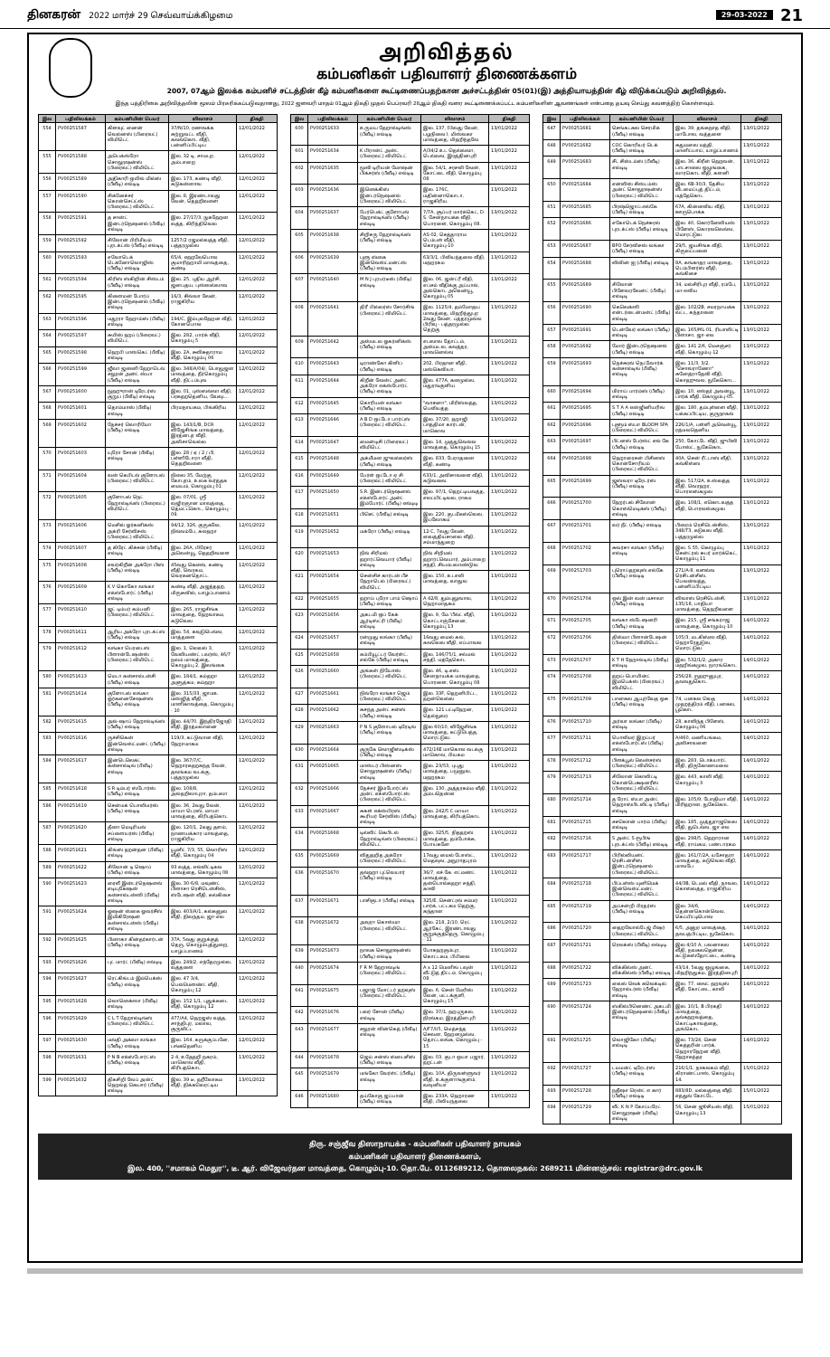தினகரன் 2022 மார்ச் 29 செவ்வாய்க்கிழமை
29-03-2022 21
அறிவித்தல்
கம்பனிகள் பதிவாளர் திணைக்களம்
2007, 07ஆம் இலக்க கம்பனிச் சட்டத்தின் கீழ் கம்பனிகளை கூட்டிணைப்பதற்கான அச்சட்டத்தின் 05(01)(இ) அத்தியாயத்தின் கீழ் விடுக்கப்படும் அறிவித்தல்.
இந்த பத்திரிகை அறிவித்தலின் மூலம் பிரசுரிக்கப்படுவதானது, 2022 ஜனவரி மாதம் 01ஆம் திகதி முதல் பெப்ரவரி 28ஆம் திகதி வரை கூட்டிணைக்கப்பட்ட கம்பனிகளின் ஆவணங்கள் என்பதை தயவு செய்து கவனத்திற் கொள்ளவும்.
| இல | பதிவிலக்கம் | கம்பனியின் பெயர் | விலாசம் | திகதி |
| --- | --- | --- | --- | --- |
| 554 | PV00251587 | கிளவுட் னைன் வெல்னஸ் (பிரைவட்) லிமிடெட் | 37/N/10, ரணவக்க சுற்றுவட்ட வீதி, கலல்கொட வீதி, பன்னிப்பிட்டிய | 12/01/2022 |
| 555 | PV00251588 | அபெக்ஸ்ரோ சொலூஷன்ஸ் (பிரைவட்) லிமிடெட் | இல. 32 டி, சாமபுர, அம்பாறை | 12/01/2022 |
| 556 | PV00251589 | அதிகாரி ஒயில் மில்ஸ் (பீவீடி) எல்டிடி | இல. 173, கண்டி வீதி, கடுகன்னாவ | 12/01/2022 |
| 557 | PV00251590 | சிக்னேச்சர் கொன்செப்ட்ஸ் (பிரைவட்) லிமிடெட் | இல. 8, இரண்டாவது லேன், தெஹிவளை | 12/01/2022 |
| 558 | PV00251591 | த சான்ட் இன்டர்நெஷனல் (பீவீடி) எல்டிடி | இல. 27/17/3, நுகஹேன வத்த, கிரிந்திவெல | 12/01/2022 |
| 559 | PV00251592 | சிலோன் பிரிமியம் புரடக்ட்ஸ் (பீவீடி) எல்டிடி | 1257/2 ரஜமல்வத்த வீதி, பத்தரமுல்ல | 12/01/2022 |
| 560 | PV00251593 | எவோடெக் டெக்னோலொஜிஸ் (பீவீடி) எல்டிடி | 65/4, எஹலேபொல குமாரிஹாமி மாவத்தை, கண்டி | 12/01/2022 |
| 561 | PV00251594 | கிரிஸ் ஸ்கிறின் சிஸ்டம் (பீவீடி) எல்டிடி | இல. 25, புதிய ஆர்சி, ஜனபதய, புஸ்ஸல்லாவ | 12/01/2022 |
| 562 | PV00251595 | கிளைமன் போர்ப் இன்டர்நெஷனல் (பீவீடி) எல்டிடி | 16/3, சில்வா லேன், ராஜகிரிய | 12/01/2022 |
| 563 | PV00251596 | மதூரா ஹோம்ஸ் (பீவீடி) எல்டிடி | 194/C, இம்புலஹேன வீதி, கோனபொல | 12/01/2022 |
| 564 | PV00251597 | சுயிஸ் ஹப் (பிரைவட்) லிமிடெட் | இல. 282, பார்க் வீதி, கொழும்பு 5 | 12/01/2022 |
| 565 | PV00251598 | ஹெபி பாஸ்கெட் (பீவீடி) எல்டிடி | இல. 2A, சுவிசுதாராம வீதி, கொழும்பு 06 | 12/01/2022 |
| 566 | PV00251599 | ஜீவா ஜனனி ஹோடெல் சலூன் அன்ட் ஸ்பா (பீவீடி) எல்டிடி | இல. 348/A/04/, பொதுஜன மாவத்தை, நீர்கொழும்பு வீதி, நிட்டம்புவ | 12/01/2022 |
| 567 | PV00251600 | நுஹுரான் டிரேடர்ஸ் குறுப் (பீவீடி) எல்டிடி | இல. 01, புஸ்ஸல்லா வீதி, பரகஹதெனிய, வேவுட.. | 12/01/2022 |
| 568 | PV00251601 | தொம்மாஸ் (பீவீடி) எல்டிடி | பிரமநாயகம, பிங்கிரிய | 12/01/2022 |
| 569 | PV00251602 | நேச்சர் வொரியோ (பீவீடி) எல்டிடி | இல. 143/1/B, DCR விஜேசிங்க மாவத்தை, இரத்னபுர வீதி, அவிசாவெல்ல | 12/01/2022 |
| 570 | PV00251603 | யுரோ சோன் (பீவீடி) எல்டிடி | இல. 28 / ஏ / 2 / பி, பள்ளிடோரா வீதி, தெஹிவளை | 12/01/2022 |
| 571 | PV00251604 | வன் கெபிடல் குளோபல் (பிரைவட்) லிமிடெட் | நிலை 35, மேற்கு கோபுரம், உலக வர்த்தக மையம், கொழும்பு 01 | 12/01/2022 |
| 572 | PV00251605 | குளோபல் நெட் ஹோல்டிங்ஸ் (பிரைவட்) லிமிடெட் | இல. 07/01, ஸ்ரீ வஜிரஞான மாவத்தை, தெமட்டகொட, கொழும்பு - 09. | 12/01/2022 |
| 573 | PV00251606 | மெசிவ் ஓர்கனிக்ஸ் அக்ரி சேர்விசஸ் (பிரைவட்) லிமிடெட் | 94/12, 326, குருகலே, நில்லம்பே, கலஹா | 12/01/2022 |
| 574 | PV00251607 | த கிரேட் கிச்சன் (பீவீடி) எல்டிடி | இல. 26A, பிரேசர் அவென்யூ, தெஹிவளை | 12/01/2022 |
| 575 | PV00251608 | எவர்கிறீன் அக்ரோ பிஸ் (பீவீடி) எல்டிடி | 45வது கெனல், கண்டி வீதி, வெரகம, வெரகனதொட்ட | 12/01/2022 |
| 576 | PV00251609 | K V கொகோ லங்கா எக்ஸ்போர்ட் (பீவீடி) எல்டிடி | கண்டி வீதி, அஜத்தஹ, மிருசுவில், யாழ்ப்பாணம் | 12/01/2022 |
| 577 | PV00251610 | ஜட் டிம்பர் கம்பனி (பிரைவட்) லிமிடெட் | இல. 265, ராஜசிங்க மாவத்தை, ஹேவாகம, கடுவெல | 12/01/2022 |
| 578 | PV00251611 | ஆரிய அக்ரோ புரடக்ட்ஸ் (பீவீடி) எல்டிடி | இல. 54, கவுடுபெல்ல, மாத்தளை | 12/01/2022 |
| 579 | PV00251612 | லங்கா பெரடைஸ் பிளான்டேஷன்ஸ் (பிரைவட்) லிமிடெட் | இல. 1, லெவல் 3, வேவியண்ட் டவர்ஸ், 46/7 நவம் மாவத்தை, கொழும்பு 2, இலங்கை | 12/01/2022 |
| 580 | PV00251613 | மெடா கன்சால்டன்சி (பீவீடி) எல்டிடி | இல. 184/1, கம்ஹா அளுத்கம, கம்ஹா | 12/01/2022 |
| 581 | PV00251614 | குளோபல் லங்கா ஓர்கனைசேஷன்ஸ் (பீவீடி) எல்டிடி | இல. 315/33, ஜாமஉ மஸ்ஜித் வீதி, மாளிகாவத்தை, கொழும்பு - 10 | 12/01/2022 |
| 582 | PV00251615 | அல்-ஷாப் ஹோல்டிங்ஸ் (பீவீடி) எல்டிடி | இல. 44/70, இந்திரஜோதி வீதி, இரத்மலானை | 12/01/2022 |
| 583 | PV00251616 | ருச்சிகென் இன்வெஸ்ட்மன்ட் (பீவீடி) எல்டிடி | 119/3, கட்டுவான வீதி, ஹோமாகம | 12/01/2022 |
| 584 | PV00251617 | இன்டெலெக்ட் கன்சால்டிங் (பீவீடி) எல்டிடி | இல. 367/7/C, ஹொரகஹகந்த லேன், தலங்கம வடக்கு, பத்தரமுல்ல | 12/01/2022 |
| 585 | PV00251618 | S R டிம்பர் ஸ்டோர்ஸ் (பீவீடி) எல்டிடி | இல. 108/8, அல்ஹிலாபுரா, தம்பலா | 12/01/2022 |
| 586 | PV00251619 | சென்மக் பொலிமர்ஸ் (பீவீடி) எல்டிடி | இல. 36, 2வது லேன், மாயா டெரஸ், மாயா மாவத்தை, கிரிபத்கொட | 12/01/2022 |
| 587 | PV00251620 | தீனா மெடிரியல் சப்ளையர்ஸ் (பீவீடி) எல்டிடி | இல. 120/1, 2வது தளம், நாணயக்கார மாவத்தை, ராஜகிரிய | 12/01/2022 |
| 588 | PV00251621 | கிங்ஸ் ஹன்தன (பீவீடி) எல்டிடி | யூனிட் 7/3, 55, லொரிஸ் வீதி, கொழும்பு 04 | 12/01/2022 |
| 589 | PV00251622 | சிலோன் டி ஷொப் (பீவீடி) எல்டிடி | 93 வத்த, எல்விட்டிகல மாவத்தை, கொழும்பு 08 | 12/01/2022 |
| 590 | PV00251623 | ரைலீ இன்டர்நெஷனல் எடியுகேஷன் கன்சால்டன்ஸி (பீவீடி) எல்டிடி | இல. 30-6/8, மவுண்ட் பிளாசா ரெசிடென்சிஸ், ஸ்டேஷன் வீதி, கல்கிசை | 12/01/2022 |
| 591 | PV00251624 | ஓஷன் ஸ்கை ஓவர்சீஸ் இமிகிரேஷன் கன்சால்டன்ஸ் (பீவீடி) எல்டிடி | இல. 403/A/1, கல்கனுவ வீதி, நிவந்தம, ஜா-எல | 12/01/2022 |
| 592 | PV00251625 | பினாகா கின்தர்கார்டன் (பீவீடி) எல்டிடி | 37A, 5வது குறுக்குத் தெரு, கொழும்புத்துறை, யாழ்ப்பாணம் | 12/01/2022 |
| 593 | PV00251626 | புட் மார்ட் (பீவீடி) எல்டிடி | இல. 249/2, எந்தேரமுல்ல, வத்தளை | 12/01/2022 |
| 594 | PV00251627 | ரெட்கிங்டம் இம்பெக்ஸ் (பீவீடி) எல்டிடி | இல. 47 3/4, பெல்மௌண்ட் வீதி, கொழும்பு 12 | 12/01/2022 |
| 595 | PV00251628 | லொனெக்ஸா (பீவீடி) எல்டிடி | இல. 152 1/1, புதுக்கடை வீதி, கொழும்பு 12 | 12/01/2022 |
| 596 | PV00251629 | C L T ஹோல்டிங்ஸ் (பிரைவட்) லிமிடெட் | 477/A4, ஹெஜஸ் வத்த, சாந்திபுர, மலாவ, குருவிட்ட | 12/01/2022 |
| 597 | PV00251630 | மல்தி அக்வா லங்கா (பீவீடி) எல்டிடி | இல. 164, கருக்குப்பனே, பங்கதெனிய | 12/01/2022 |
| 598 | PV00251631 | P N B எக்ஸ்போர்ட்ஸ் (பீவீடி) எல்டிடி | 2-4, உதேஹி நகரம், மாகொல வீதி, கிரிபத்கொட | 13/01/2022 |
| 599 | PV00251632 | திகசிறி லேப் அன்ட் ஹெல்த் கெயார் (பீவீடி) எல்டிடி | இல. 39 டீ, ஹீலோகம வீதி, நிக்கவெரட்டிய | 13/01/2022 |
| இல | பதிவிலக்கம் | கம்பனியின் பெயர் | விலாசம் | திகதி |
| --- | --- | --- | --- | --- |
| 600 | PV00251633 | உருமய ஹோல்டிங்ஸ் (பீவீடி) எல்டிடி | இல. 137, 03வது லேன், பழநிலை I, மிஸ்லகா மாவத்தை, மிஹிந்தலே | 13/01/2022 |
| 601 | PV00251634 | K பிரான்ட் அன்ட் (பிரைவட்) லிமிடெட் | A/34/2 உட தெல்வலா, டெல்வல, இரத்தினபுரி | 13/01/2022 |
| 602 | PV00251635 | மூலி டிரியன் மோஷன் பிக்சர்ஸ் (பீவீடி) எல்டிடி | இல. 54/1, சரசவி லேன், கோட்டை வீதி, கொழும்பு 08 | 13/01/2022 |
| 603 | PV00251636 | இனெக்கிஸ் இன்டர்நெஷனல் (பிரைவட்) லிமிடெட் | இல. 176C, மதின்னாகொடா, ராஜகிரிய. | 13/01/2022 |
| 604 | PV00251637 | பேர்பெக்ட் குளோபல் ஹோல்டிங்ஸ் (பீவீடி) எல்டிடி | 7/7A, சூப்பர் மார்க்கெட், D. S. சேனநாயக்க வீதி, பொரளை, கொழும்பு 08. | 13/01/2022 |
| 605 | PV00251638 | சிறிசரு ஹோல்டிங்ஸ் (பீவீடி) எல்டிடி | AS-02, செத்தாராம டெம்பள் வீதி, கொழும்பு-10 | 13/01/2022 |
| 606 | PV00251639 | புளு ஸ்கை இன்வெஸ்ட்மன்ட்ஸ் (பீவீடி) எல்டிடி | 63/3/1, பிலியந்தலை வீதி, மஹரகம | 13/01/2022 |
| 607 | PV00251640 | M N J புரபர்டீஸ் (பீவீடி) எல்டிடி | இல. 06, ஜன்ட்ரீ வீதி, எப்சம் வீதிக்கு அப்பால், அல்கொட அவென்யூ, கொழும்பு 05 | 13/01/2022 |
| 608 | PV00251641 | திரீ பில்லர்ஸ் சோர்சிங் (பிரைவட்) லிமிடெட் | இல. 1125/4, தம்மோதய மாவத்தை, மிஹிந்துபுர 2வது லேன், பத்தரமுல்ல பிரிவு - பத்தரமுல்ல தெற்கு | 13/01/2022 |
| 609 | PV00251642 | அஸ்மடல ஓகர்னிக்ஸ் (பீவீடி) எல்டிடி | எபலாவ தோட்டம், அஸ்மடல, கலத்தர, மாவனெல்ல | 13/01/2022 |
| 610 | PV00251643 | டிராண்கோ கிளிப் (பீவீடி) எல்டிடி | 202, பிரதான வீதி, மஸ்கெலியா. | 13/01/2022 |
| 611 | PV00251644 | கிறீன் லேன்ட் அன்ட் அக்ரோ எக்ஸ்போர்ட் (பீவீடி) எல்டிடி | இல. 477A, கனமுல்ல, மதுரங்குளிய | 13/01/2022 |
| 612 | PV00251645 | கொரியன் லங்கா (பீவீடி) எல்டிடி | "வாசனா", மிரிஸ்வத்த, பெலியத்த | 13/01/2022 |
| 613 | PV00251646 | A B D ஒட்டோ பார்ட்ஸ் (பிரைவட்) லிமிடெட் | இல. 37/20, ஹாஜி பாத்திமா கார்டன், மாகொல | 13/01/2022 |
| 614 | PV00251647 | மைன்டிசி (பிரைவட்) லிமிடெட் | இல. 14, முத்துவெல்ல மாவத்தை, கொழும்பு 15 | 13/01/2022 |
| 615 | PV00251648 | அக்மீமன ஜுவல்லர்ஸ் (பீவீடி) எல்டிடி | இல. 833, பேராதனை வீதி, கண்டி | 13/01/2022 |
| 616 | PV00251649 | பேர்ள் ஒட்டோ ஏ சி (பிரைவட்) லிமிடெட் | 633/1, அவிசாவளை வீதி, கடுவலை. | 13/01/2022 |
| 617 | PV00251650 | S.R. இன்டர்நெஷனல் எக்ஸ்போர்ட் அன்ட் இம்போர்ட் (பீவீடி) எல்டிடி | இல. 97/1, ஹெட்டியவத்த, எலப்பிட்டிவல, ராகம | 13/01/2022 |
| 618 | PV00251651 | பிசெட் (பீவீடி) எல்டிடி | இல. 220, குடமீகஸ்வெவ, இபலோகம | 13/01/2022 |
| 619 | PV00251652 | மக்ரோ (பீவீடி) எல்டிடி | 12-C, 7வது லேன், வைத்தியசாலை வீதி, சம்மாந்துறை | 13/01/2022 |
| 620 | PV00251653 | நிவ் சிரிமல் ஹார்ட்வெயார் (பீவீடி) எல்டிடி | நிவ் சிறிமல் ஹார்ட்வெயார், அம்பாறை சந்தி, சியம்பலாண்டுவ | 13/01/2022 |
| 621 | PV00251654 | சென்சிச் கார்டன் பீச் ஹோடெல் (பிரைவட்) லிமிடெட் | இல. 150, உபாலி மாவத்தை, வாதுவ | 13/01/2022 |
| 622 | PV00251655 | ஹாய் புரோ பாம் ஷொப் (பீவீடி) எல்டிடி | A 42/8, தும்புலுவாவ, ஹொமாதகம | 13/01/2022 |
| 623 | PV00251656 | அகடமி ஒப் கேக் ஆர்டிஸ்ட்ரி (பீவீடி) எல்டிடி | இல. 9, மே.'பீல்ட் வீதி, கொட்டாஞ்சேனை, கொழும்பு 13 | 13/01/2022 |
| 624 | PV00251657 | ரன்முது லங்கா (பீவீடி) எல்டிடி | 16வது மைல் கல், கலவெவ வீதி, எப்பாவல | 13/01/2022 |
| 625 | PV00251658 | கம்பியூட்டர் வேர்ள்ட். எல்கே (பீவீடி) எல்டிடி | இல. 146/75/1, சல்மல் சந்தி, மத்தேகொட | 13/01/2022 |
| 626 | PV00251660 | அங்கள் நியோஸ் (பிரைவட்) லிமிடெட் | இல. 46, டி.எஸ். சேனநாயக்க மாவத்தை, பொரளை, கொழும்பு 08 | 13/01/2022 |
| 627 | PV00251661 | நிவ்ரோ லங்கா ஜெம் (பிரைவட்) லிமிடெட் | இல. 33F, ஹெனிபிட்ட, ஹன்வெல்ல | 13/01/2022 |
| 628 | PV00251662 | சுசந்த அன்ட் சன்ஸ் (பீவீடி) எல்டிடி | இல. 121 பட்டிஹேன, தெல்நுவர | 13/01/2022 |
| 629 | PV00251663 | P N S குளோபல் டிரேடிங் (பீவீடி) எல்டிடி | இல 60/10, விஜேசிங்க மாவத்தை, கட்டுபெத்த, மொரட்டுவ. | 13/01/2022 |
| 630 | PV00251664 | குருகே லொஜிஸ்டிக்ஸ் (பீவீடி) எல்டிடி | 472/16E மாகொல வடக்கு மாகொல, பியகம | 13/01/2022 |
| 631 | PV00251665 | மாஸ்டர் பிஸ்னஸ் சொலூஷன்ஸ் (பீவீடி) எல்டிடி | இல. 23/53, புபுது மாவத்தை, பமுனுவ, மஹரகம | 13/01/2022 |
| 632 | PV00251666 | நேச்சர் இம்போர்ட்ஸ் அன்ட் எக்ஸ்போர்ட்ஸ் (பிரைவட்) லிமிடெட் | இல. 130, அத்தரகம்ம வீதி, அம்பதென்ன | 13/01/2022 |
| 633 | PV00251667 | சுகள் எக்ஸ்பிரஸ் கூரியர் சேர்விஸ் (பீவீடி) எல்டிடி | இல. 242/5 C மாயா மாவத்தை, கிரிபத்கொட | 13/01/2022 |
| 634 | PV00251668 | டில்லிட் கெபிடல் ஹோல்டிங்ஸ் (பிரைவட்) லிமிடெட் | இல. 325/5, நிதஹஸ் மாவத்தை, தம்போக்க, போயகனே | 13/01/2022 |
| 635 | PV00251669 | விதுஹித அக்ரோ (பிரைவட்) லிமிடெட் | 17வது மைல் போஸ்ட், மெதவுல, அநுராதபுரம் | 13/01/2022 |
| 636 | PV00251670 | தல்ஹா புட்வெயார் (பீவீடி) எல்டிடி | 36/7, எச்.கே. எட்மண்ட் மாவத்தை, தன்பொல்கஹா சந்தி, காலி | 13/01/2022 |
| 637 | PV00251671 | பாசிகுடா (பீவீடி) எல்டிடி | 325/E, சென்ட்ரல் சம்மர் பார்க், பட்டகம தெற்கு, கந்தான | 13/01/2022 |
| 638 | PV00251672 | அவுரா கொஸ்மா (பிரைவட்) லிமிடெட் | இல. 218, 2/10, ரெட் ஆர்கேட், இரண்டாவது குறுக்குத்தெரு, கொழும்பு - 11 | 13/01/2022 |
| 639 | PV00251673 | நாலக சொலூஷன்ஸ் (பீவீடி) எல்டிடி | போகஹகும்புர, கொட்டகம, பிபிலை | 13/01/2022 |
| 640 | PV00251674 | F R M ஹோல்டிங் (பிரைவட்) லிமிடெட் | A x 12 மெனிங் டவுன் வீட்டுத் திட்டம், கொழும்பு 08 | 13/01/2022 |
| 641 | PV00251675 | பஜாஜ் மோட்டர் ஹவுஸ் (பிரைவட்) லிமிடெட் | இல. 6, சென் மேரிஸ் லேன், மட்டக்குளி, கொழும்பு 15 | 13/01/2022 |
| 642 | PV00251676 | பவர் சோன் (பீவீடி) எல்டிடி | இல. 37/1, ஹபுருகல, நிரல்கம, இரத்தினபுரி | 13/01/2022 |
| 643 | PV00251677 | சலூன் வின்கெத் (பீவீடி) எல்டிடி | A/F7/U5, மெத்சந்த செவன, ஹேனமுல்ல, தொட்டலங்க, கொழும்பு - 15 | 13/01/2022 |
| 644 | PV00251678 | ஜெய் சன்ஸ் ஸ்பைசிஸ் (பீவீடி) எல்டிடி | இல. 03, குடா ஒயா பஜார், ஹட்டன் | 13/01/2022 |
| 645 | PV00251679 | மங்கோ வேர்ள்ட் (பீவீடி) எல்டிடி | இல. 10A, திருவள்ளுவர் வீதி, உக்குளாங்குளம், வவுனியா | 13/01/2022 |
| 646 | PV00251680 | தய்கோகு ஜப்பான் (பீவீடி) எல்டிடி | இல. 233A, ஹொரண வீதி, பிலியந்தலை | 13/01/2022 |
| இல | பதிவிலக்கம் | கம்பனியின் பெயர் | விலாசம் | திகதி |
| --- | --- | --- | --- | --- |
| 647 | PV00251681 | செங்கடகல செரமிக் (பீவீடி) எல்டிடி | இல. 39, தங்கநாத வீதி, மாபோல, வத்தளை | 13/01/2022 |
| 648 | PV00251682 | COC கொரியர் டெக் (பீவீடி) எல்டிடி | சுதுமலை மத்தி, மானிப்பாய், யாழ்ப்பாணம் | 13/01/2022 |
| 649 | PV00251683 | சீட் சிஸ்டம்ஸ் (பீவீடி) எல்டிடி | இல. 36, கிரீன் ஹெவன், பாடசாலை ஒழுங்கை, வாரகொட வீதி, களனி | 13/01/2022 |
| 650 | PV00251684 | என்விஸ் சிஸ்டம்ஸ் அன்ட் சொலூஷன்ஸ் (பிரைவட்) லிமிடெட் | இல. 6B-30/3, தேசிய வீடமைப்புத் திட்டம், மத்தேகொட | 13/01/2022 |
| 651 | PV00251685 | பிரஷ்ஜொப்.எல்கே (பீவீடி) எல்டிடி | 67A, கின்னலிய வீதி, ஊருபொக்க | 13/01/2022 |
| 652 | PV00251686 | எகோடெக் நெச்சுரல் புரடக்ட்ஸ் (பீவீடி) எல்டிடி | இல. 40, கொர்னேலியஸ் பிளேஸ், கொரலவெல்ல, மொரட்டுவ | 13/01/2022 |
| 653 | PV00251687 | BPO சேர்விசஸ் லங்கா (பீவீடி) எல்டிடி | 29/5, ஜயசிங்க வீதி, கிருலப்பனை | 13/01/2022 |
| 654 | PV00251688 | லிவின் ஐ (பீவீடி) எல்டிடி | 8A, கங்காதர மாவத்தை, டெம்பிளர்ஸ் வீதி, கல்கிசை | 13/01/2022 |
| 655 | PV00251689 | சிலோன் பிளேவரலேன்ட் (பீவீடி) எல்டிடி | 34, மல்சிரிபுர வீதி, ரம்பே, மா-எலிய | 13/01/2022 |
| 656 | PV00251690 | கெலெக்ஸி என்டர்டைன்மன்ட் (பீவீடி) எல்டிடி | இல. 102/2B, சமரநாயக்க வட்ட, கந்தானை | 13/01/2022 |
| 657 | PV00251691 | டென்வேர் லங்கா (பீவீடி) எல்டிடி | இல. 165/ML-01, ரியாலிட்டி பிளாசா, ஜா-எல | 13/01/2022 |
| 658 | PV00251692 | மோர் இன்டர்நெஷனல் (பீவீடி) எல்டிடி | இல. 141 2/6, மெசஞ்சர் வீதி, கொழும்பு-12 | 13/01/2022 |
| 659 | PV00251693 | நெச்சுரல் நெட்வோர்க் கன்சால்டிங் (பீவீடி) எல்டிடி | இல. 11/3, 3/2, "சொவ்ராணோ" சுனேத்ராதேவி வீதி, கொஹுவல, நுகேகொட.. | 13/01/2022 |
| 660 | PV00251694 | மிராய் பார்ம்ஸ் (பீவீடி) எல்டிடி | இல. 10, எஸ்தர் அவன்யூ, பார்க் வீதி, கொழும்பு-05. | 13/01/2022 |
| 661 | PV00251695 | S T A A என்ஜினியரிங் (பீவீடி) எல்டிடி | இல. 180, தம்புள்ளை வீதி, யக்கப்பிட்டிய, குருநாகல் | 13/01/2022 |
| 662 | PV00251696 | புளூம் ஸ்பா BLOOM SPA (பிரைவட்) லிமிடெட் | 226/1/A, பள்ளி அவென்யூ, ரத்மலதெனிய | 13/01/2022 |
| 663 | PV00251697 | பிட்னஸ் பேர்ஸ்ட் எல் கே (பீவீடி) எல்டிடி | 250, கோட்டே வீதி, ஜுபிலி போஸ்ட், நுகேகொட | 13/01/2022 |
| 664 | PV00251698 | ஹொரைசன் பிசினஸ் கொன்சோரியம் (பிரைவட்) லிமிடெட் | 40A, சென் ரீட்டாஸ் வீதி, கல்கிஸ்ஸ | 13/01/2022 |
| 665 | PV00251699 | ஜஸ்வரா டிரேடர்ஸ் (பீவீடி) எல்டிடி | இல. 517/2A, உஸ்வத்த வீதி, வெரஹர, பொரலஸ்கமுவ | 13/01/2022 |
| 666 | PV00251700 | ஹேர்பல் சிலோன் கொஸ்மெடிக்ஸ் (பீவீடி) எல்டிடி | இல. 108/1, எகொடவத்த வீதி, பொரலஸ்கமுவ | 13/01/2022 |
| 667 | PV00251701 | வர் நீட் (பீவீடி) எல்டிடி | பிரைம் ரெசிடென்சிஸ், 348/T3, கடுவல வீதி, பத்தரமுல்ல | 13/01/2022 |
| 668 | PV00251702 | சுவர்சா லங்கா (பீவீடி) எல்டிடி | இல. S 55, கொழும்பு சென்ட்ரல் சுபர் மார்க்கெட், கொழும்பு 11 | 13/01/2022 |
| 669 | PV00251703 | புரொப்ஹவுஸ்.எல்கே (பீவீடி) எல்டிடி | 271/A-8, வளவ்வ ரெசிடன்சிஸ், பெலன்வத்த, பன்னிப்பிட்டிய | 13/01/2022 |
| 670 | PV00251704 | ஒல் இன் வன் மசாலா (பீவீடி) எல்டிடி | விவாஸ் ரெசிடென்சி, 135/18, பாதியா மாவத்தை, தெஹிவளை | 13/01/2022 |
| 671 | PV00251705 | லங்கா ஸ்டேஷனரி (பீவீடி) எல்டிடி | இல. 215, ஸ்ரீ சங்கராஜ மாவத்தை, கொழும்பு-10 | 14/01/2022 |
| 672 | PV00251706 | திஸ்மா பிளான்டேஷன் (பிரைவட்) லிமிடெட் | 105/3, மடகிஸ்ஸ வீதி, ஹொரேதுடுவ, மொரட்டுவ | 14/01/2022 |
| 673 | PV00251707 | K T H ஹோல்டிங் (பீவீடி) எல்டிடி | இல. 532/1/2, அகார மஹிங்கமுவ, நாரங்கொட | 14/01/2022 |
| 674 | PV00251708 | ஹய்-பொயின்ட் இம்பெக்ஸ் (பிரைவட்) லிமிடெட் | 256/28, ருஹுனுபுர, தலவதுகொட | 14/01/2022 |
| 675 | PV00251709 | பானகல ஆயுர்வேத ஒசு (பீவீடி) எல்டிடி | 74, பனகல வெத முஹந்திரம் வீதி, பனகல, பூகொட | 14/01/2022 |
| 676 | PV00251710 | அர்வா லங்கா (பீவீடி) எல்டிடி | 28, காவிந்த பிளேஸ், கொழும்பு 06 | 14/01/2022 |
| 677 | PV00251711 | பொலிமர் இறப்பர் எக்ஸ்போர்ட்ஸ் (பீவீடி) எல்டிடி | A/460, மணியங்கம, அவிசாவளை | 14/01/2022 |
| 678 | PV00251712 | பிளக்பூல் வென்சர்ஸ் (பிரைவட்) லிமிடெட் | இல. 283, டொக்யார்ட் வீதி, திருகோணமலை | 14/01/2022 |
| 679 | PV00251713 | சிலோன் கொலிட்டி கொன்பெக்ஷனரீஸ் (பிரைவட்) லிமிடெட் | இல. 443, காலி வீதி, கொழும்பு 3 | 14/01/2022 |
| 680 | PV00251714 | த ரோட் ஸ்பா அன்ட் ஹொஸ்பிடலிட்டி (பீவீடி) எல்டிடி | இல. 105/9, போதியா வீதி, மிரிஹான, நுகேகொட | 14/01/2022 |
| 681 | PV00251715 | சசலொன் பார்ம் (பீவீடி) எல்டிடி | இல. 185, முத்துராஜவெல வீதி, துடெல்ல, ஜா-எல | 14/01/2022 |
| 682 | PV00251716 | S அன்ட் S ரூபிங் புரடக்ட்ஸ் (பீவீடி) எல்டிடி | இல. 298/5, ஹொரான வீதி, ராய்கம, பண்டாரகம | 14/01/2022 |
| 683 | PV00251717 | பிரில்லியன்ட் ரெசிடன்சிஸ் இன்டர்நெஷனல் (பிரைவட்) லிமிடெட் | இல. 161/7/2A, யசோதரா மாவத்தை, கடுவெல வீதி, மாலபே | 14/01/2022 |
| 684 | PV00251718 | பிப்பள்ஸ் யுனிமெக் இன்வெஸ்ட்மன்ட் (பிரைவட்) லிமிடெட் | 44/3B, டெமல் வீதி, நாவல, கொஸ்வத்த, ராஜகிரிய. | 14/01/2022 |
| 685 | PV00251719 | அப்சன்றி பிரதர்ஸ் (பீவீடி) எல்டிடி | இல. 34/6, தென்னகொன்வெல, கெப்பிட்டிபொல | 14/01/2022 |
| 686 | PV00251720 | ஹைவோல்டேஜ் பீஷர் (பிரைவட்) லிமிடெட் | 6/5, அனுர மாவத்தை, தலபத்பிட்டிய, நுகேகொட | 14/01/2022 |
| 687 | PV00251721 | ரெலக்ஸ் (பீவீடி) எல்டிடி | இல 4/10 A, பலனாகல வீதி, நவகலதென்ன, கட்டுகஸ்தோட்டை, கண்டி | 14/01/2022 |
| 688 | PV00251722 | விக்கில்ஸ் அன்ட் விக்கில்ஸ் (பீவீடி) எல்டிடி | 43/14, 5வது ஒழுங்கை, மிஹிந்துகம, இரத்தினபுரி | 14/01/2022 |
| 689 | PV00251723 | வைல் லெக் கலெக்டிவ் ஹோல்டர்ஸ் (பீவீடி) எல்டிடி | இல. 77, லைட் ஹவுஸ் வீதி, கோட்டை, காலி | 14/01/2022 |
| 690 | PV00251724 | ஸ்கில்பினெண்ட் அகடமி இன்டர்நெஷனல் (பீவீடி) எல்டிடி | இல. 10/1, B பிரகதி மாவத்தை, தல்கஹவத்தை, கொட்டிகாவத்தை, அங்கொட | 14/01/2022 |
| 691 | PV00251725 | லொஜிகோ (பீவீடி) எல்டிடி | இல. 73/24, சென் கெத்தரின் பார்க், ஹொரஹேன வீதி, ஹோகந்தர | 14/01/2022 |
| 692 | PV00251727 | டயமன்ட் டிரேடர்ஸ் (பீவீடி) எல்டிடி | 216/1/1, நாகலகம் வீதி, கிராண்ட்பாஸ், கொழும்பு 14. | 15/01/2022 |
| 693 | PV00251728 | நதீஷா ரென்ட் எ கார் (பீவீடி) எல்டிடி | 883/8D, மல்வத்தை வீதி, எத்துல் கோட்டே. | 15/01/2022 |
| 694 | PV00251729 | லீட் K N P கோப்பரேட் சொலூஷன் (பீவீடி) எல்டிடி | 56, சென் ஜூசியஸ் வீதி, கொழும்பு 13 | 15/01/2022 |
திரு. சஞ்ஜீவ திஸாநாயக்க - கம்பனிகள் பதிவாளர் நாயகம்
கம்பனிகள் பதிவாளர் திணைக்களம்,
இல. 400, ''சமாகம் மெதுர'', டீ. ஆர். விஜேவர்தன மாவத்தை, கொழும்பு-10. தொ.பே. 0112689212, தொலைநகல்: 2689211 மின்னஞ்சல்: registrar@drc.gov.lk